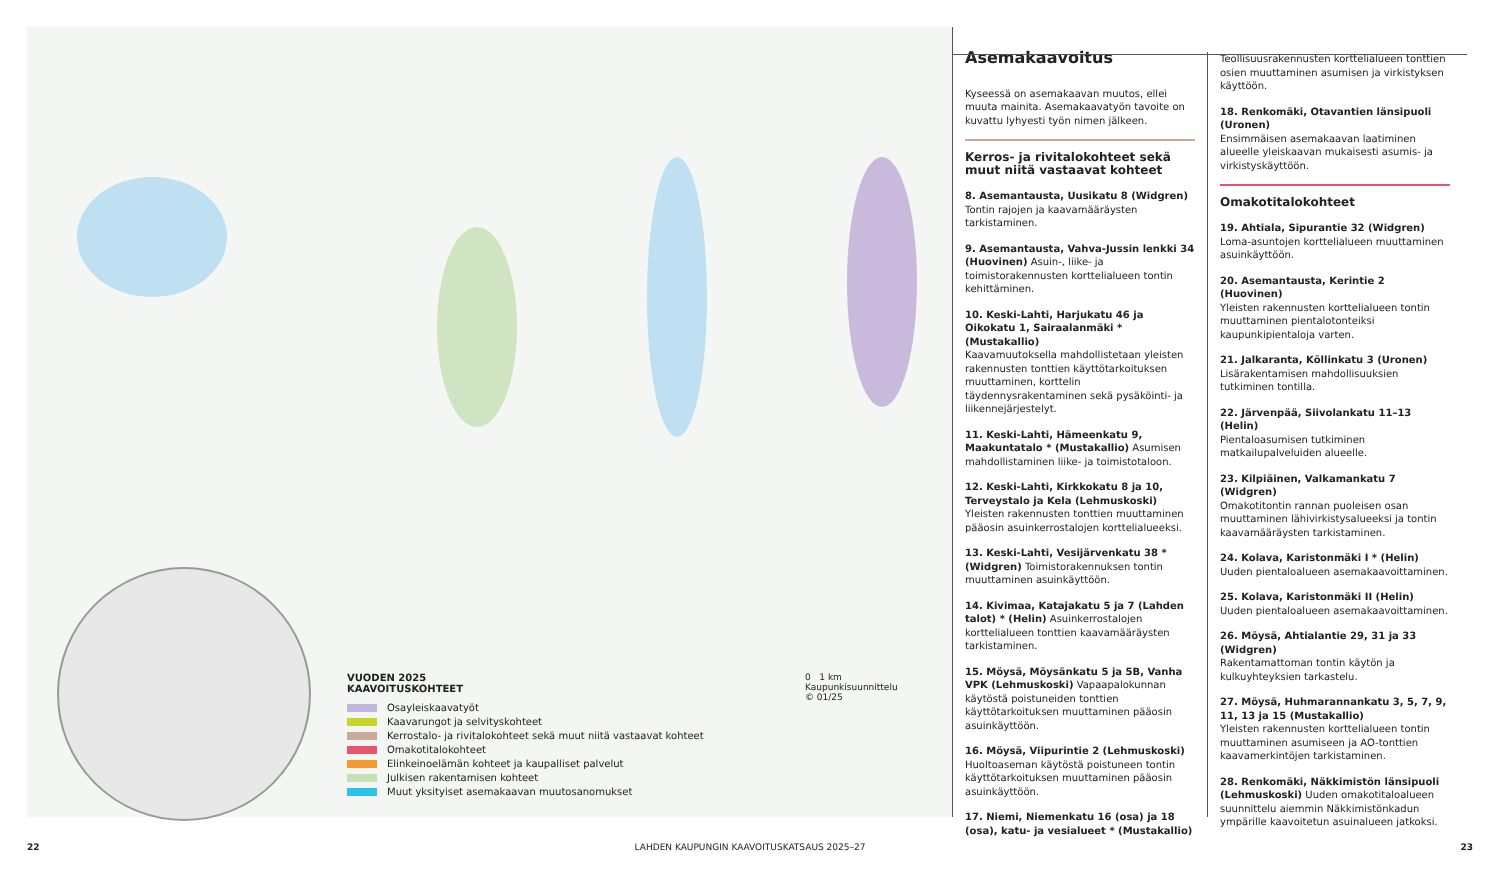VUODEN 2025
KAAVOITUSKOHTEET
Osayleiskaavatyöt
Kaavarungot ja selvityskohteet
Kerrostalo- ja rivitalokohteet sekä muut niitä vastaavat kohteet
Omakotitalokohteet
Elinkeinoelämän kohteet ja kaupalliset palvelut
Julkisen rakentamisen kohteet
Muut yksityiset asemakaavan muutosanomukset
0 1 km
Kaupunkisuunnittelu
© 01/25
Asemakaavoitus
Kyseessä on asemakaavan muutos, ellei muuta mainita. Asemakaavatyön tavoite on kuvattu lyhyesti työn nimen jälkeen.
Kerros- ja rivitalokohteet sekä muut niitä vastaavat kohteet
8. Asemantausta, Uusikatu 8 (Widgren)
Tontin rajojen ja kaavamääräysten tarkistaminen.
9. Asemantausta, Vahva-Jussin lenkki 34 (Huovinen) Asuin-, liike- ja toimistorakennusten korttelialueen tontin kehittäminen.
10. Keski-Lahti, Harjukatu 46 ja Oikokatu 1, Sairaalanmäki * (Mustakallio)
Kaavamuutoksella mahdollistetaan yleisten rakennusten tonttien käyttötarkoituksen muuttaminen, korttelin täydennysrakentaminen sekä pysäköinti- ja liikennejärjestelyt.
11. Keski-Lahti, Hämeenkatu 9, Maakuntatalo * (Mustakallio) Asumisen mahdollistaminen liike- ja toimistotaloon.
12. Keski-Lahti, Kirkkokatu 8 ja 10, Terveystalo ja Kela (Lehmuskoski)
Yleisten rakennusten tonttien muuttaminen pääosin asuinkerrostalojen korttelialueeksi.
13. Keski-Lahti, Vesijärvenkatu 38 * (Widgren) Toimistorakennuksen tontin muuttaminen asuinkäyttöön.
14. Kivimaa, Katajakatu 5 ja 7 (Lahden talot) * (Helin) Asuinkerrostalojen korttelialueen tonttien kaavamääräysten tarkistaminen.
15. Möysä, Möysänkatu 5 ja 5B, Vanha VPK (Lehmuskoski) Vapaapalokunnan käytöstä poistuneiden tonttien käyttötarkoituksen muuttaminen pääosin asuinkäyttöön.
16. Möysä, Viipurintie 2 (Lehmuskoski)
Huoltoaseman käytöstä poistuneen tontin käyttötarkoituksen muuttaminen pääosin asuinkäyttöön.
17. Niemi, Niemenkatu 16 (osa) ja 18 (osa), katu- ja vesialueet * (Mustakallio)
Teollisuusrakennusten korttelialueen tonttien osien muuttaminen asumisen ja virkistyksen käyttöön.
18. Renkomäki, Otavantien länsipuoli (Uronen)
Ensimmäisen asemakaavan laatiminen alueelle yleiskaavan mukaisesti asumis- ja virkistyskäyttöön.
Omakotitalokohteet
19. Ahtiala, Sipurantie 32 (Widgren)
Loma-asuntojen korttelialueen muuttaminen asuinkäyttöön.
20. Asemantausta, Kerintie 2 (Huovinen)
Yleisten rakennusten korttelialueen tontin muuttaminen pientalotonteiksi kaupunkipientaloja varten.
21. Jalkaranta, Köllinkatu 3 (Uronen)
Lisärakentamisen mahdollisuuksien tutkiminen tontilla.
22. Järvenpää, Siivolankatu 11–13 (Helin)
Pientaloasumisen tutkiminen matkailupalveluiden alueelle.
23. Kilpiäinen, Valkamankatu 7 (Widgren)
Omakotitontin rannan puoleisen osan muuttaminen lähivirkistysalueeksi ja tontin kaavamääräysten tarkistaminen.
24. Kolava, Karistonmäki I * (Helin)
Uuden pientaloalueen asemakaavoittaminen.
25. Kolava, Karistonmäki II (Helin)
Uuden pientaloalueen asemakaavoittaminen.
26. Möysä, Ahtialantie 29, 31 ja 33 (Widgren)
Rakentamattoman tontin käytön ja kulkuyhteyksien tarkastelu.
27. Möysä, Huhmarannankatu 3, 5, 7, 9, 11, 13 ja 15 (Mustakallio)
Yleisten rakennusten korttelialueen tontin muuttaminen asumiseen ja AO-tonttien kaavamerkintöjen tarkistaminen.
28. Renkomäki, Näkkimistön länsipuoli (Lehmuskoski) Uuden omakotitaloalueen suunnittelu aiemmin Näkkimistönkadun ympärille kaavoitetun asuinalueen jatkoksi.
22 LAHDEN KAUPUNGIN KAAVOITUSKATSAUS 2025–27 23